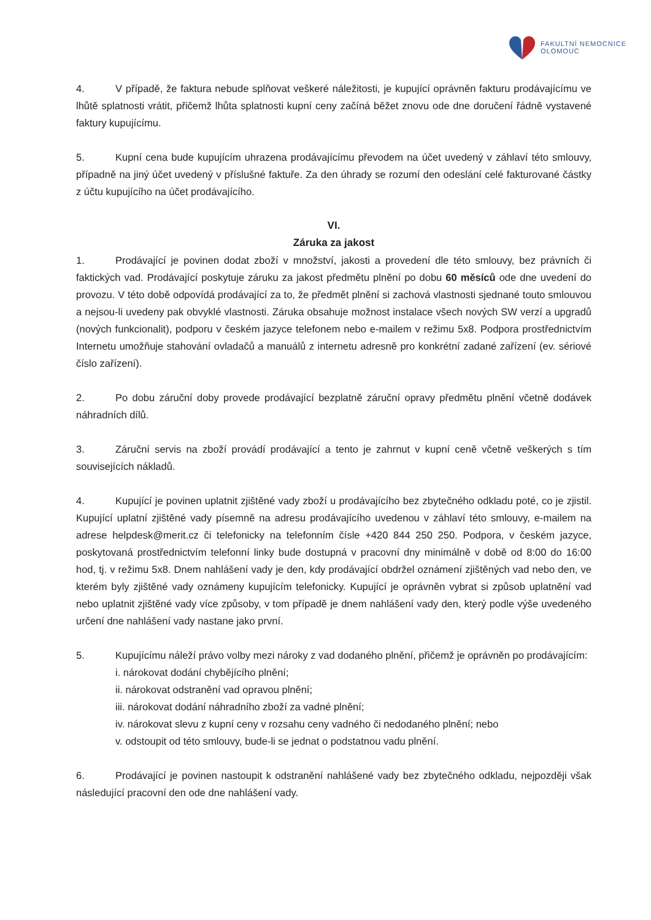FAKULTNÍ NEMOCNICE
OLOMOUC
4. V případě, že faktura nebude splňovat veškeré náležitosti, je kupující oprávněn fakturu prodávajícímu ve lhůtě splatnosti vrátit, přičemž lhůta splatnosti kupní ceny začíná běžet znovu ode dne doručení řádně vystavené faktury kupujícímu.
5. Kupní cena bude kupujícím uhrazena prodávajícímu převodem na účet uvedený v záhlaví této smlouvy, případně na jiný účet uvedený v příslušné faktuře. Za den úhrady se rozumí den odeslání celé fakturované částky z účtu kupujícího na účet prodávajícího.
VI.
Záruka za jakost
1. Prodávající je povinen dodat zboží v množství, jakosti a provedení dle této smlouvy, bez právních či faktických vad. Prodávající poskytuje záruku za jakost předmětu plnění po dobu 60 měsíců ode dne uvedení do provozu. V této době odpovídá prodávající za to, že předmět plnění si zachová vlastnosti sjednané touto smlouvou a nejsou-li uvedeny pak obvyklé vlastnosti. Záruka obsahuje možnost instalace všech nových SW verzí a upgradů (nových funkcionalit), podporu v českém jazyce telefonem nebo e-mailem v režimu 5x8. Podpora prostřednictvím Internetu umožňuje stahování ovladačů a manuálů z internetu adresně pro konkrétní zadané zařízení (ev. sériové číslo zařízení).
2. Po dobu záruční doby provede prodávající bezplatně záruční opravy předmětu plnění včetně dodávek náhradních dílů.
3. Záruční servis na zboží provádí prodávající a tento je zahrnut v kupní ceně včetně veškerých s tím souvisejících nákladů.
4. Kupující je povinen uplatnit zjištěné vady zboží u prodávajícího bez zbytečného odkladu poté, co je zjistil. Kupující uplatní zjištěné vady písemně na adresu prodávajícího uvedenou v záhlaví této smlouvy, e-mailem na adrese helpdesk@merit.cz či telefonicky na telefonním čísle +420 844 250 250. Podpora, v českém jazyce, poskytovaná prostřednictvím telefonní linky bude dostupná v pracovní dny minimálně v době od 8:00 do 16:00 hod, tj. v režimu 5x8. Dnem nahlášení vady je den, kdy prodávající obdržel oznámení zjištěných vad nebo den, ve kterém byly zjištěné vady oznámeny kupujícím telefonicky. Kupující je oprávněn vybrat si způsob uplatnění vad nebo uplatnit zjištěné vady více způsoby, v tom případě je dnem nahlášení vady den, který podle výše uvedeného určení dne nahlášení vady nastane jako první.
5. Kupujícímu náleží právo volby mezi nároky z vad dodaného plnění, přičemž je oprávněn po prodávajícím:
i. nárokovat dodání chybějícího plnění;
ii. nárokovat odstranění vad opravou plnění;
iii. nárokovat dodání náhradního zboží za vadné plnění;
iv. nárokovat slevu z kupní ceny v rozsahu ceny vadného či nedodaného plnění; nebo
v. odstoupit od této smlouvy, bude-li se jednat o podstatnou vadu plnění.
6. Prodávající je povinen nastoupit k odstranění nahlášené vady bez zbytečného odkladu, nejpozději však následující pracovní den ode dne nahlášení vady.